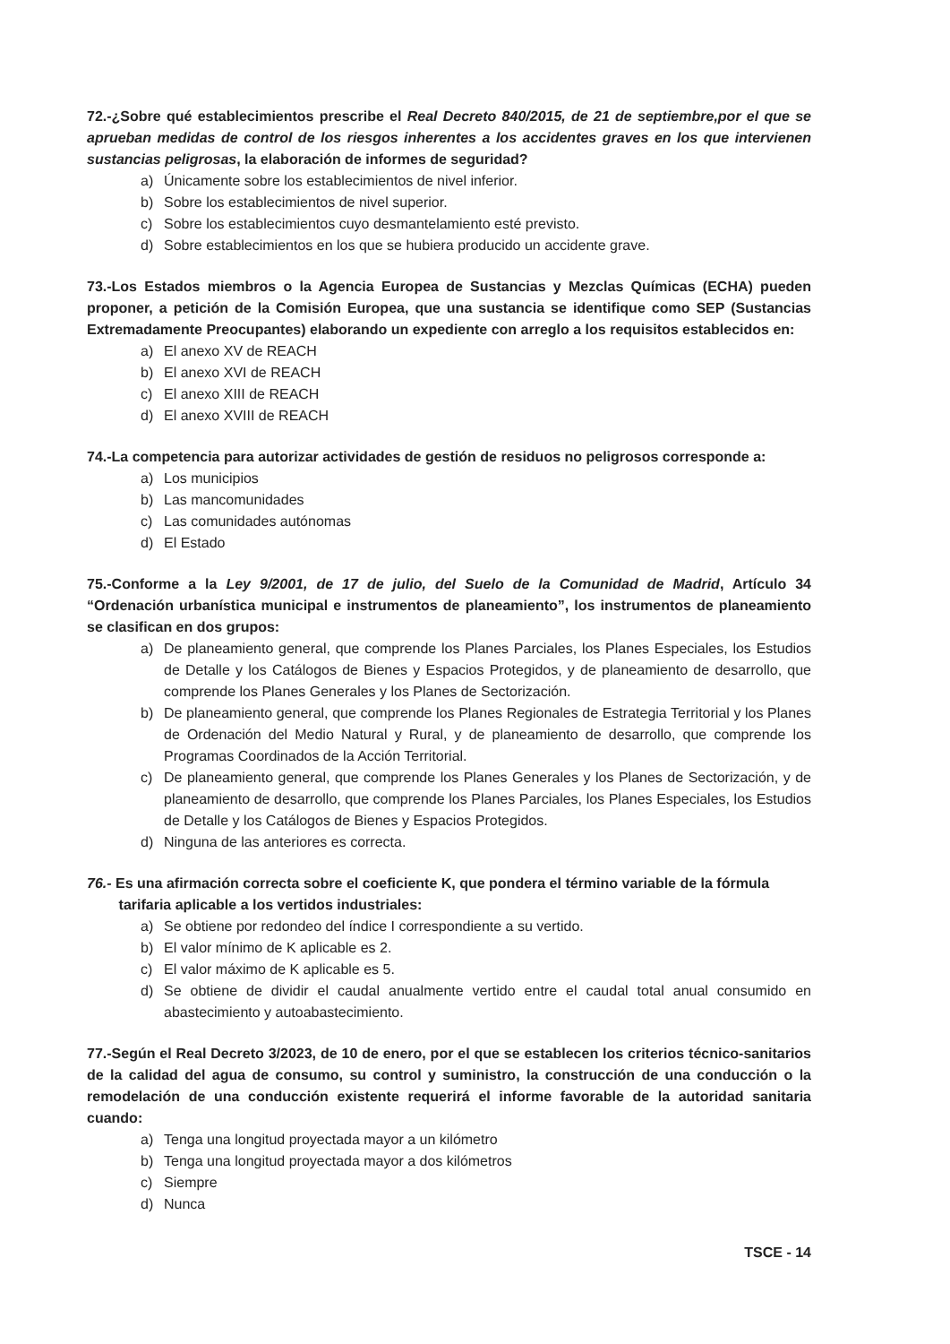72.-¿Sobre qué establecimientos prescribe el Real Decreto 840/2015, de 21 de septiembre,por el que se aprueban medidas de control de los riesgos inherentes a los accidentes graves en los que intervienen sustancias peligrosas, la elaboración de informes de seguridad?
a) Únicamente sobre los establecimientos de nivel inferior.
b) Sobre los establecimientos de nivel superior.
c) Sobre los establecimientos cuyo desmantelamiento esté previsto.
d) Sobre establecimientos en los que se hubiera producido un accidente grave.
73.-Los Estados miembros o la Agencia Europea de Sustancias y Mezclas Químicas (ECHA) pueden proponer, a petición de la Comisión Europea, que una sustancia se identifique como SEP (Sustancias Extremadamente Preocupantes) elaborando un expediente con arreglo a los requisitos establecidos en:
a) El anexo XV de REACH
b) El anexo XVI de REACH
c) El anexo XIII de REACH
d) El anexo XVIII de REACH
74.-La competencia para autorizar actividades de gestión de residuos no peligrosos corresponde a:
a) Los municipios
b) Las mancomunidades
c) Las comunidades autónomas
d) El Estado
75.-Conforme a la Ley 9/2001, de 17 de julio, del Suelo de la Comunidad de Madrid, Artículo 34 “Ordenación urbanística municipal e instrumentos de planeamiento”, los instrumentos de planeamiento se clasifican en dos grupos:
a) De planeamiento general, que comprende los Planes Parciales, los Planes Especiales, los Estudios de Detalle y los Catálogos de Bienes y Espacios Protegidos, y de planeamiento de desarrollo, que comprende los Planes Generales y los Planes de Sectorización.
b) De planeamiento general, que comprende los Planes Regionales de Estrategia Territorial y los Planes de Ordenación del Medio Natural y Rural, y de planeamiento de desarrollo, que comprende los Programas Coordinados de la Acción Territorial.
c) De planeamiento general, que comprende los Planes Generales y los Planes de Sectorización, y de planeamiento de desarrollo, que comprende los Planes Parciales, los Planes Especiales, los Estudios de Detalle y los Catálogos de Bienes y Espacios Protegidos.
d) Ninguna de las anteriores es correcta.
76.- Es una afirmación correcta sobre el coeficiente K, que pondera el término variable de la fórmula
tarifaria aplicable a los vertidos industriales:
a) Se obtiene por redondeo del índice I correspondiente a su vertido.
b) El valor mínimo de K aplicable es 2.
c) El valor máximo de K aplicable es 5.
d) Se obtiene de dividir el caudal anualmente vertido entre el caudal total anual consumido en abastecimiento y autoabastecimiento.
77.-Según el Real Decreto 3/2023, de 10 de enero, por el que se establecen los criterios técnico-sanitarios de la calidad del agua de consumo, su control y suministro, la construcción de una conducción o la remodelación de una conducción existente requerirá el informe favorable de la autoridad sanitaria cuando:
a) Tenga una longitud proyectada mayor a un kilómetro
b) Tenga una longitud proyectada mayor a dos kilómetros
c) Siempre
d) Nunca
TSCE - 14